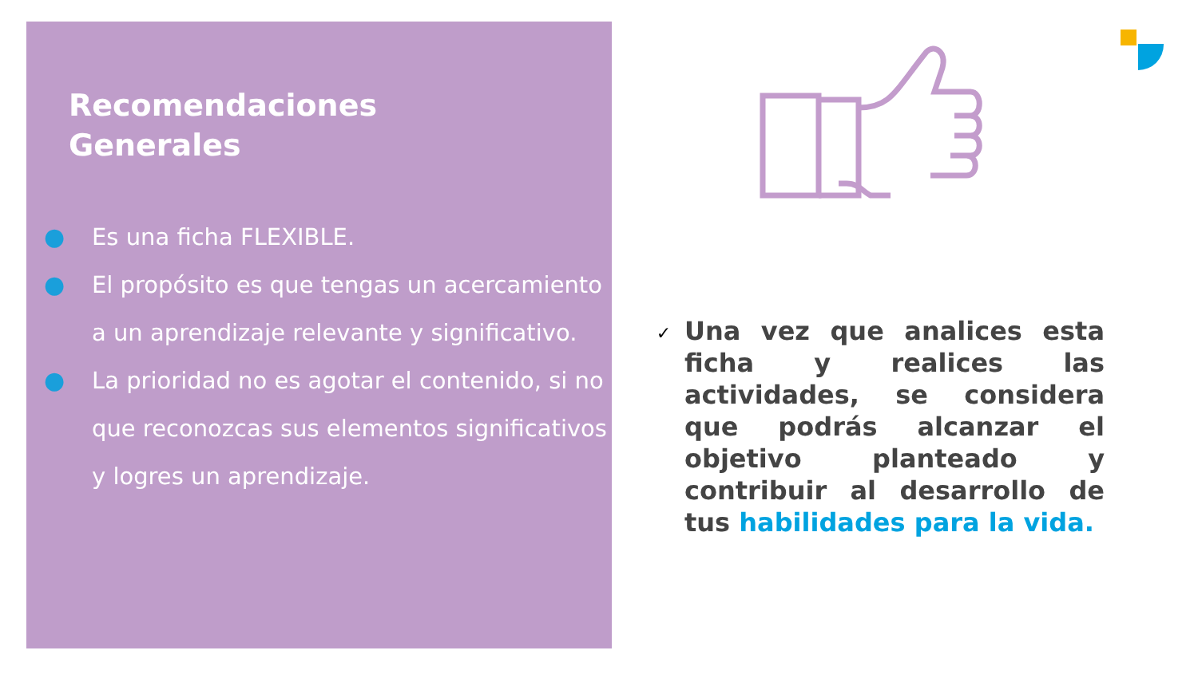Recomendaciones
Generales
● Es una ficha FLEXIBLE.
● El propósito es que tengas un acercamiento a un aprendizaje relevante y significativo.
● La prioridad no es agotar el contenido, si no que reconozcas sus elementos significativos y logres un aprendizaje.
✓
Una vez que analices esta ficha y realices las actividades, se considera que podrás alcanzar el objetivo planteado y contribuir al desarrollo de tus habilidades para la vida.